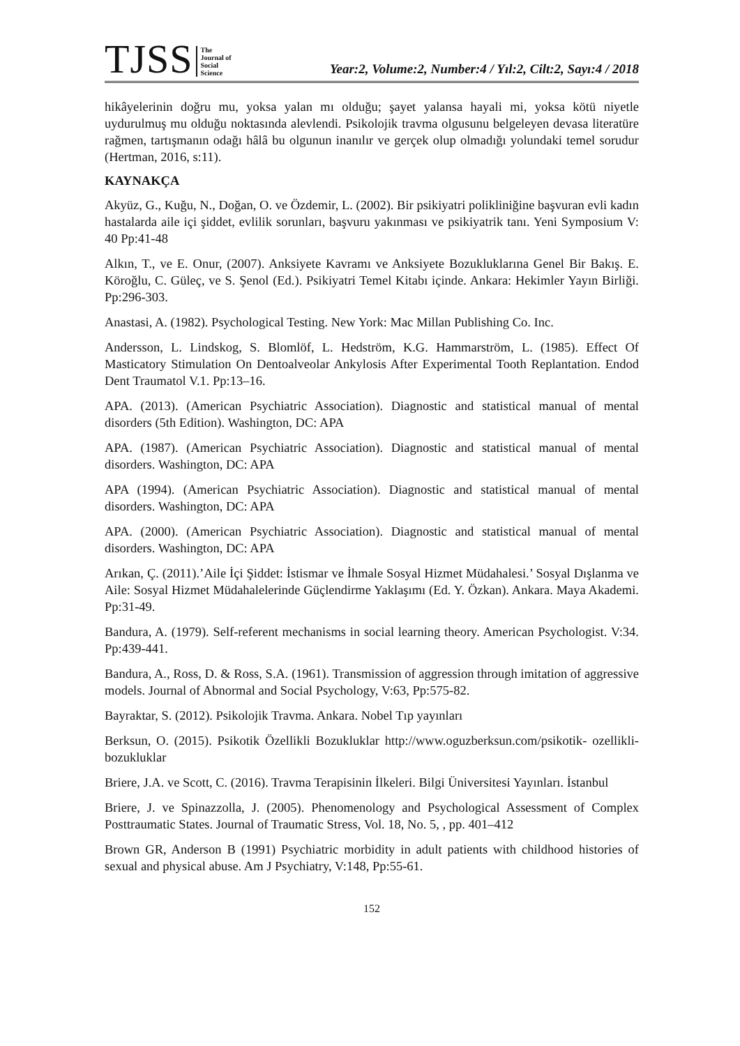TJSS
The
Journal of
Social
Science
Year:2, Volume:2, Number:4 / Yıl:2, Cilt:2, Sayı:4 / 2018
hikâyelerinin doğru mu, yoksa yalan mı olduğu; şayet yalansa hayali mi, yoksa kötü niyetle uydurulmuş mu olduğu noktasında alevlendi. Psikolojik travma olgusunu belgeleyen devasa literatüre rağmen, tartışmanın odağı hâlâ bu olgunun inanılır ve gerçek olup olmadığı yolundaki temel sorudur (Hertman, 2016, s:11).
KAYNAKÇA
Akyüz, G., Kuğu, N., Doğan, O. ve Özdemir, L. (2002). Bir psikiyatri polikliniğine başvuran evli kadın hastalarda aile içi şiddet, evlilik sorunları, başvuru yakınması ve psikiyatrik tanı. Yeni Symposium V: 40 Pp:41-48
Alkın, T., ve E. Onur, (2007). Anksiyete Kavramı ve Anksiyete Bozukluklarına Genel Bir Bakış. E. Köroğlu, C. Güleç, ve S. Şenol (Ed.). Psikiyatri Temel Kitabı içinde. Ankara: Hekimler Yayın Birliği. Pp:296-303.
Anastasi, A. (1982). Psychological Testing. New York: Mac Millan Publishing Co. Inc.
Andersson, L. Lindskog, S. Blomlöf, L. Hedström, K.G. Hammarström, L. (1985). Effect Of Masticatory Stimulation On Dentoalveolar Ankylosis After Experimental Tooth Replantation. Endod Dent Traumatol V.1. Pp:13–16.
APA. (2013). (American Psychiatric Association). Diagnostic and statistical manual of mental disorders (5th Edition). Washington, DC: APA
APA. (1987). (American Psychiatric Association). Diagnostic and statistical manual of mental disorders. Washington, DC: APA
APA (1994). (American Psychiatric Association). Diagnostic and statistical manual of mental disorders. Washington, DC: APA
APA. (2000). (American Psychiatric Association). Diagnostic and statistical manual of mental disorders. Washington, DC: APA
Arıkan, Ç. (2011).’Aile İçi Şiddet: İstismar ve İhmale Sosyal Hizmet Müdahalesi.’ Sosyal Dışlanma ve Aile: Sosyal Hizmet Müdahalelerinde Güçlendirme Yaklaşımı (Ed. Y. Özkan). Ankara. Maya Akademi. Pp:31-49.
Bandura, A. (1979). Self-referent mechanisms in social learning theory. American Psychologist. V:34. Pp:439-441.
Bandura, A., Ross, D. & Ross, S.A. (1961). Transmission of aggression through imitation of aggressive models. Journal of Abnormal and Social Psychology, V:63, Pp:575-82.
Bayraktar, S. (2012). Psikolojik Travma. Ankara. Nobel Tıp yayınları
Berksun, O. (2015). Psikotik Özellikli Bozukluklar http://www.oguzberksun.com/psikotik- ozellikli-bozukluklar
Briere, J.A. ve Scott, C. (2016). Travma Terapisinin İlkeleri. Bilgi Üniversitesi Yayınları. İstanbul
Briere, J. ve Spinazzolla, J. (2005). Phenomenology and Psychological Assessment of Complex Posttraumatic States. Journal of Traumatic Stress, Vol. 18, No. 5, , pp. 401–412
Brown GR, Anderson B (1991) Psychiatric morbidity in adult patients with childhood histories of sexual and physical abuse. Am J Psychiatry, V:148, Pp:55-61.
152